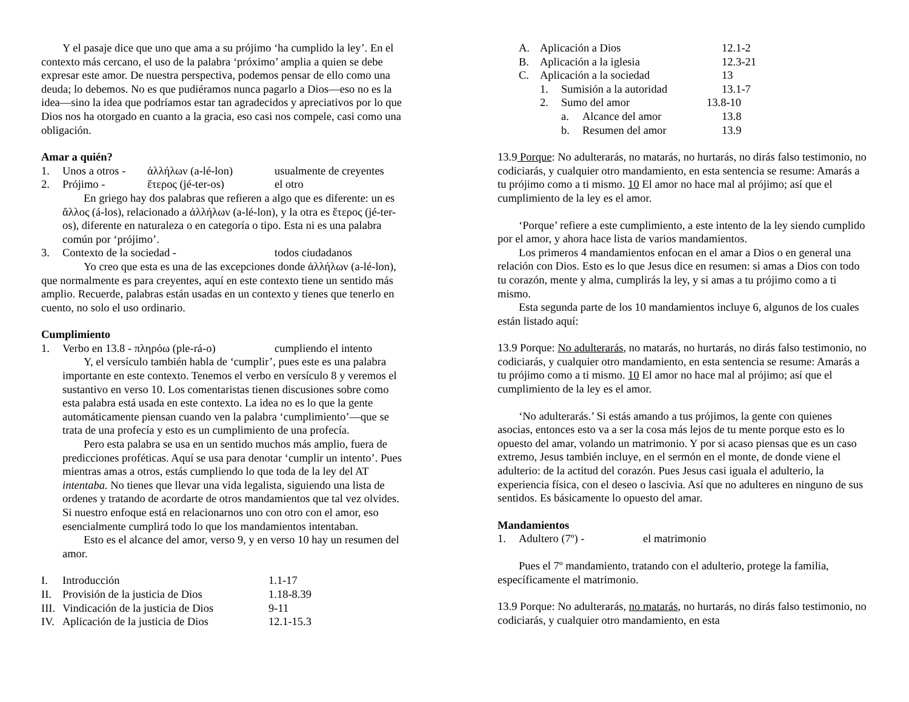Y el pasaje dice que uno que ama a su prójimo ‘ha cumplido la ley’. En el contexto más cercano, el uso de la palabra ‘próximo’ amplia a quien se debe expresar este amor. De nuestra perspectiva, podemos pensar de ello como una deuda; lo debemos. No es que pudiéramos nunca pagarlo a Dios—eso no es la idea—sino la idea que podríamos estar tan agradecidos y apreciativos por lo que Dios nos ha otorgado en cuanto a la gracia, eso casi nos compele, casi como una obligación.
Amar a quién?
1. Unos a otros - ἀλλήλων (a-lé-lon) usualmente de creyentes
2. Prójimo - ἕτερος (jé-ter-os) el otro
En griego hay dos palabras que refieren a algo que es diferente: un es ἄλλος (á-los), relacionado a ἀλλήλων (a-lé-lon), y la otra es ἕτερος (jé-ter-os), diferente en naturaleza o en categoría o tipo. Esta ni es una palabra común por ‘prójimo’.
3. Contexto de la sociedad - todos ciudadanos
Yo creo que esta es una de las excepciones donde ἀλλήλων (a-lé-lon), que normalmente es para creyentes, aquí en este contexto tiene un sentido más amplio. Recuerde, palabras están usadas en un contexto y tienes que tenerlo en cuento, no solo el uso ordinario.
Cumplimiento
1. Verbo en 13.8 - πληρόω (ple-rá-o) cumpliendo el intento
Y, el versículo también habla de ‘cumplir’, pues este es una palabra importante en este contexto. Tenemos el verbo en versículo 8 y veremos el sustantivo en verso 10. Los comentaristas tienen discusiones sobre como esta palabra está usada en este contexto. La idea no es lo que la gente automáticamente piensan cuando ven la palabra ‘cumplimiento’—que se trata de una profecía y esto es un cumplimiento de una profecía.
Pero esta palabra se usa en un sentido muchos más amplio, fuera de predicciones proféticas. Aquí se usa para denotar ‘cumplir un intento’. Pues mientras amas a otros, estás cumpliendo lo que toda de la ley del AT intentaba. No tienes que llevar una vida legalista, siguiendo una lista de ordenes y tratando de acordarte de otros mandamientos que tal vez olvides. Si nuestro enfoque está en relacionarnos uno con otro con el amor, eso esencialmente cumplirá todo lo que los mandamientos intentaban.
Esto es el alcance del amor, verso 9, y en verso 10 hay un resumen del amor.
I. Introducción 1.1-17
II. Provisión de la justicia de Dios 1.18-8.39
III. Vindicación de la justicia de Dios 9-11
IV. Aplicación de la justicia de Dios 12.1-15.3
A. Aplicación a Dios 12.1-2
B. Aplicación a la iglesia 12.3-21
C. Aplicación a la sociedad 13
1. Sumisión a la autoridad 13.1-7
2. Sumo del amor 13.8-10
a. Alcance del amor 13.8
b. Resumen del amor 13.9
13.9 Porque: No adulterarás, no matarás, no hurtarás, no dirás falso testimonio, no codiciarás, y cualquier otro mandamiento, en esta sentencia se resume: Amarás a tu prójimo como a ti mismo. 10 El amor no hace mal al prójimo; así que el cumplimiento de la ley es el amor.
‘Porque’ refiere a este cumplimiento, a este intento de la ley siendo cumplido por el amor, y ahora hace lista de varios mandamientos.
Los primeros 4 mandamientos enfocan en el amar a Dios o en general una relación con Dios. Esto es lo que Jesus dice en resumen: si amas a Dios con todo tu corazón, mente y alma, cumplirás la ley, y si amas a tu prójimo como a ti mismo.
Esta segunda parte de los 10 mandamientos incluye 6, algunos de los cuales están listado aquí:
13.9 Porque: No adulterarás, no matarás, no hurtarás, no dirás falso testimonio, no codiciarás, y cualquier otro mandamiento, en esta sentencia se resume: Amarás a tu prójimo como a ti mismo. 10 El amor no hace mal al prójimo; así que el cumplimiento de la ley es el amor.
‘No adulterarás.’ Si estás amando a tus prójimos, la gente con quienes asocias, entonces esto va a ser la cosa más lejos de tu mente porque esto es lo opuesto del amar, volando un matrimonio. Y por si acaso piensas que es un caso extremo, Jesus también incluye, en el sermón en el monte, de donde viene el adulterio: de la actitud del corazón. Pues Jesus casi iguala el adulterio, la experiencia física, con el deseo o lascivia. Así que no adulteres en ninguno de sus sentidos. Es básicamente lo opuesto del amar.
Mandamientos
1. Adultero (7º) - el matrimonio
Pues el 7º mandamiento, tratando con el adulterio, protege la familia, específicamente el matrimonio.
13.9 Porque: No adulterarás, no matarás, no hurtarás, no dirás falso testimonio, no codiciarás, y cualquier otro mandamiento, en esta